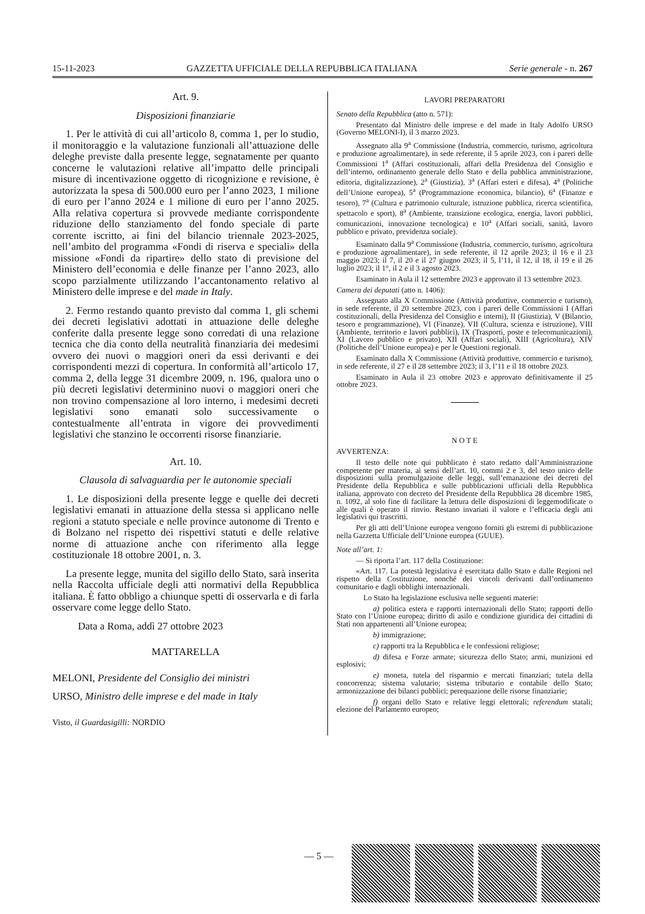15-11-2023 GAZZETTA UFFICIALE DELLA REPUBBLICA ITALIANA Serie generale - n. 267
Art. 9.
Disposizioni finanziarie
1. Per le attività di cui all’articolo 8, comma 1, per lo studio, il monitoraggio e la valutazione funzionali all’attuazione delle deleghe previste dalla presente legge, segnatamente per quanto concerne le valutazioni relative all’impatto delle principali misure di incentivazione oggetto di ricognizione e revisione, è autorizzata la spesa di 500.000 euro per l’anno 2023, 1 milione di euro per l’anno 2024 e 1 milione di euro per l’anno 2025. Alla relativa copertura si provvede mediante corrispondente riduzione dello stanziamento del fondo speciale di parte corrente iscritto, ai fini del bilancio triennale 2023-2025, nell’ambito del programma «Fondi di riserva e speciali» della missione «Fondi da ripartire» dello stato di previsione del Ministero dell’economia e delle finanze per l’anno 2023, allo scopo parzialmente utilizzando l’accantonamento relativo al Ministero delle imprese e del made in Italy.
2. Fermo restando quanto previsto dal comma 1, gli schemi dei decreti legislativi adottati in attuazione delle deleghe conferite dalla presente legge sono corredati di una relazione tecnica che dia conto della neutralità finanziaria dei medesimi ovvero dei nuovi o maggiori oneri da essi derivanti e dei corrispondenti mezzi di copertura. In conformità all’articolo 17, comma 2, della legge 31 dicembre 2009, n. 196, qualora uno o più decreti legislativi determinino nuovi o maggiori oneri che non trovino compensazione al loro interno, i medesimi decreti legislativi sono emanati solo successivamente o contestualmente all’entrata in vigore dei provvedimenti legislativi che stanzino le occorrenti risorse finanziarie.
Art. 10.
Clausola di salvaguardia per le autonomie speciali
1. Le disposizioni della presente legge e quelle dei decreti legislativi emanati in attuazione della stessa si applicano nelle regioni a statuto speciale e nelle province autonome di Trento e di Bolzano nel rispetto dei rispettivi statuti e delle relative norme di attuazione anche con riferimento alla legge costituzionale 18 ottobre 2001, n. 3.
La presente legge, munita del sigillo dello Stato, sarà inserita nella Raccolta ufficiale degli atti normativi della Repubblica italiana. È fatto obbligo a chiunque spetti di osservarla e di farla osservare come legge dello Stato.
Data a Roma, addì 27 ottobre 2023
MATTARELLA
MELONI, Presidente del Consiglio dei ministri
URSO, Ministro delle imprese e del made in Italy
Visto, il Guardasigilli: NORDIO
LAVORI PREPARATORI
Senato della Repubblica (atto n. 571):
Presentato dal Ministro delle imprese e del made in Italy Adolfo URSO (Governo MELONI-I), il 3 marzo 2023.
Assegnato alla 9<sup>a</sup> Commissione (Industria, commercio, turismo, agricoltura e produzione agroalimentare), in sede referente, il 5 aprile 2023, con i pareri delle Commissioni 1<sup>a</sup> (Affari costituzionali, affari della Presidenza del Consiglio e dell’interno, ordinamento generale dello Stato e della pubblica amministrazione, editoria, digitalizzazione), 2<sup>a</sup> (Giustizia), 3<sup>a</sup> (Affari esteri e difesa), 4<sup>a</sup> (Politiche dell’Unione europea), 5<sup>a</sup> (Programmazione economica, bilancio), 6<sup>a</sup> (Finanze e tesoro), 7<sup>a</sup> (Cultura e patrimonio culturale, istruzione pubblica, ricerca scientifica, spettacolo e sport), 8<sup>a</sup> (Ambiente, transizione ecologica, energia, lavori pubblici, comunicazioni, innovazione tecnologica) e 10<sup>a</sup> (Affari sociali, sanità, lavoro pubblico e privato, previdenza sociale).
Esaminato dalla 9<sup>a</sup> Commissione (Industria, commercio, turismo, agricoltura e produzione agroalimentare), in sede referente, il 12 aprile 2023; il 16 e il 23 maggio 2023; il 7, il 20 e il 27 giugno 2023; il 5, l’11, il 12, il 18, il 19 e il 26 luglio 2023; il 1°, il 2 e il 3 agosto 2023.
Esaminato in Aula il 12 settembre 2023 e approvato il 13 settembre 2023.
Camera dei deputati (atto n. 1406):
Assegnato alla X Commissione (Attività produttive, commercio e turismo), in sede referente, il 20 settembre 2023, con i pareri delle Commissioni I (Affari costituzionali, della Presidenza del Consiglio e interni), II (Giustizia), V (Bilancio, tesoro e programmazione), VI (Finanze), VII (Cultura, scienza e istruzione), VIII (Ambiente, territorio e lavori pubblici), IX (Trasporti, poste e telecomunicazioni), XI (Lavoro pubblico e privato), XII (Affari sociali), XIII (Agricoltura), XIV (Politiche dell’Unione europea) e per le Questioni regionali.
Esaminato dalla X Commissione (Attività produttive, commercio e turismo), in sede referente, il 27 e il 28 settembre 2023; il 3, l’11 e il 18 ottobre 2023.
Esaminato in Aula il 23 ottobre 2023 e approvato definitivamente il 25 ottobre 2023.
N O T E
AVVERTENZA:
Il testo delle note qui pubblicato è stato redatto dall’Amministrazione competente per materia, ai sensi dell’art. 10, commi 2 e 3, del testo unico delle disposizioni sulla promulgazione delle leggi, sull’emanazione dei decreti del Presidente della Repubblica e sulle pubblicazioni ufficiali della Repubblica italiana, approvato con decreto del Presidente della Repubblica 28 dicembre 1985, n. 1092, al solo fine di facilitare la lettura delle disposizioni di leggemodificate o alle quali è operato il rinvio. Restano invariati il valore e l’efficacia degli atti legislativi qui trascritti.
Per gli atti dell’Unione europea vengono forniti gli estremi di pubblicazione nella Gazzetta Ufficiale dell’Unione europea (GUUE).
Note all’art. 1:
— Si riporta l’art. 117 della Costituzione:
«Art. 117. La potestà legislativa è esercitata dallo Stato e dalle Regioni nel rispetto della Costituzione, nonché dei vincoli derivanti dall’ordinamento comunitario e dagli obblighi internazionali.
Lo Stato ha legislazione esclusiva nelle seguenti materie:
a) politica estera e rapporti internazionali dello Stato; rapporti dello Stato con l’Unione europea; diritto di asilo e condizione giuridica dei cittadini di Stati non appartenenti all’Unione europea;
b) immigrazione;
c) rapporti tra la Repubblica e le confessioni religiose;
d) difesa e Forze armate; sicurezza dello Stato; armi, munizioni ed esplosivi;
e) moneta, tutela del risparmio e mercati finanziari; tutela della concorrenza; sistema valutario; sistema tributario e contabile dello Stato; armonizzazione dei bilanci pubblici; perequazione delle risorse finanziarie;
f) organi dello Stato e relative leggi elettorali; referendum statali; elezione del Parlamento europeo;
— 5 —